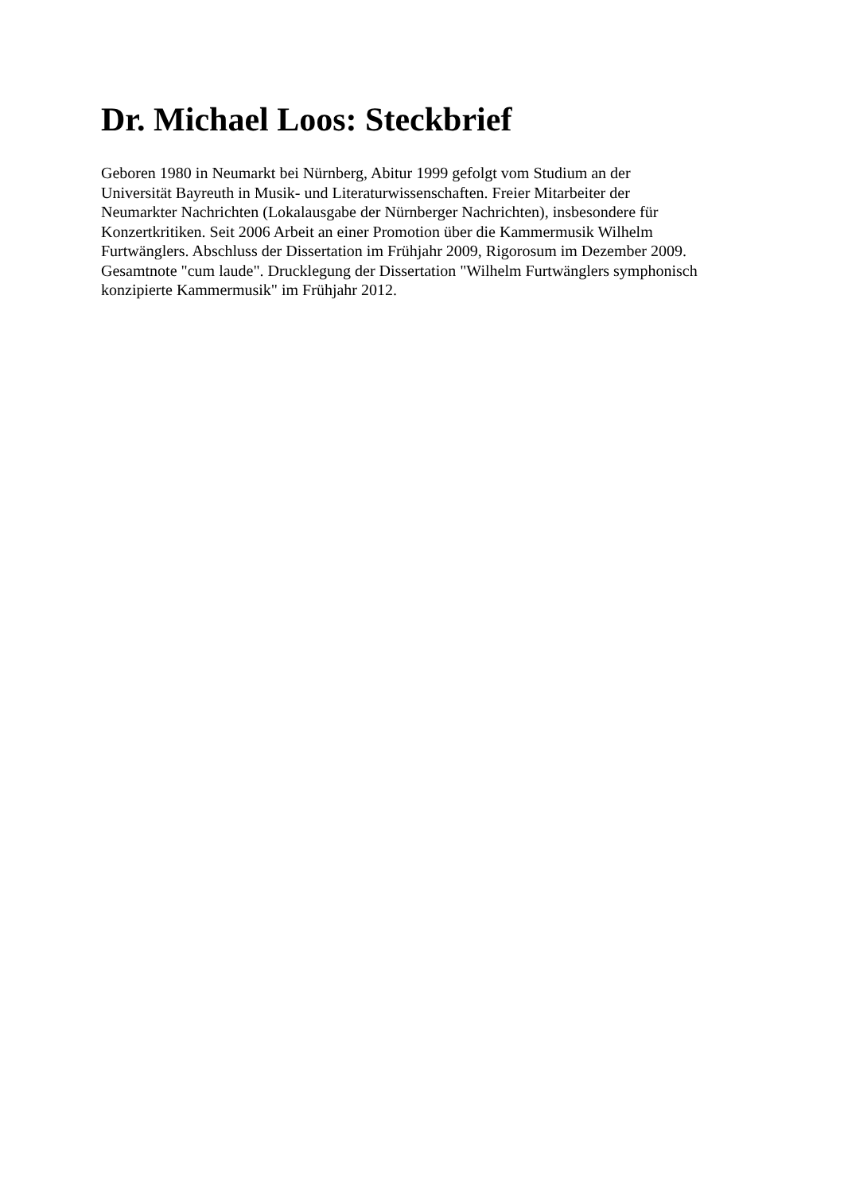Dr. Michael Loos: Steckbrief
Geboren 1980 in Neumarkt bei Nürnberg, Abitur 1999 gefolgt vom Studium an der
Universität Bayreuth in Musik- und Literaturwissenschaften. Freier Mitarbeiter der
Neumarkter Nachrichten (Lokalausgabe der Nürnberger Nachrichten), insbesondere für
Konzertkritiken. Seit 2006 Arbeit an einer Promotion über die Kammermusik Wilhelm
Furtwänglers. Abschluss der Dissertation im Frühjahr 2009, Rigorosum im Dezember 2009.
Gesamtnote "cum laude". Drucklegung der Dissertation "Wilhelm Furtwänglers symphonisch
konzipierte Kammermusik" im Frühjahr 2012.